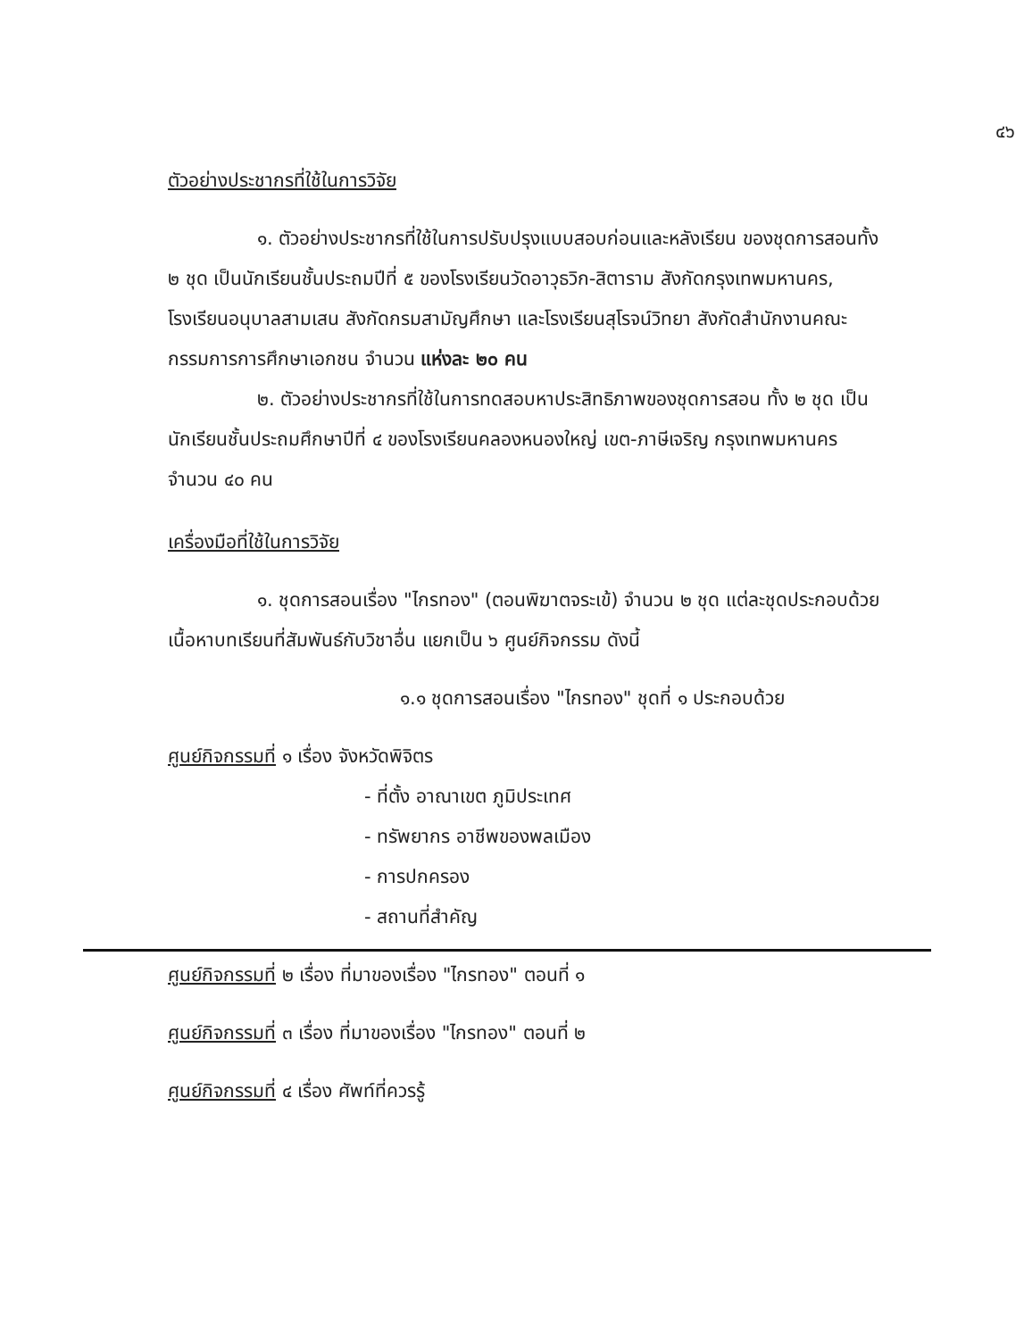๔๖
ตัวอย่างประชากรที่ใช้ในการวิจัย
๑. ตัวอย่างประชากรที่ใช้ในการปรับปรุงแบบสอบก่อนและหลังเรียน ของชุดการสอนทั้ง ๒ ชุด เป็นนักเรียนชั้นประถมปีที่ ๕ ของโรงเรียนวัดอาวุธวิก-สิตาราม สังกัดกรุงเทพมหานคร, โรงเรียนอนุบาลสามเสน สังกัดกรมสามัญศึกษา และโรงเรียนสุโรจน์วิทยา สังกัดสำนักงานคณะกรรมการการศึกษาเอกชน จำนวน แห่งละ ๒๐ คน
๒. ตัวอย่างประชากรที่ใช้ในการทดสอบหาประสิทธิภาพของชุดการสอน ทั้ง ๒ ชุด เป็นนักเรียนชั้นประถมศึกษาปีที่ ๔ ของโรงเรียนคลองหนองใหญ่ เขต-ภาษีเจริญ กรุงเทพมหานคร จำนวน ๔๐ คน
เครื่องมือที่ใช้ในการวิจัย
๑. ชุดการสอนเรื่อง "ไกรทอง" (ตอนพิฆาตจระเข้) จำนวน ๒ ชุด แต่ละชุดประกอบด้วยเนื้อหาบทเรียนที่สัมพันธ์กับวิชาอื่น แยกเป็น ๖ ศูนย์กิจกรรม ดังนี้
๑.๑ ชุดการสอนเรื่อง "ไกรทอง" ชุดที่ ๑ ประกอบด้วย
ศูนย์กิจกรรมที่ ๑ เรื่อง จังหวัดพิจิตร
- ที่ตั้ง อาณาเขต ภูมิประเทศ
- ทรัพยากร อาชีพของพลเมือง
- การปกครอง
- สถานที่สำคัญ
ศูนย์กิจกรรมที่ ๒ เรื่อง ที่มาของเรื่อง "ไกรทอง" ตอนที่ ๑
ศูนย์กิจกรรมที่ ๓ เรื่อง ที่มาของเรื่อง "ไกรทอง" ตอนที่ ๒
ศูนย์กิจกรรมที่ ๔ เรื่อง ศัพท์ที่ควรรู้